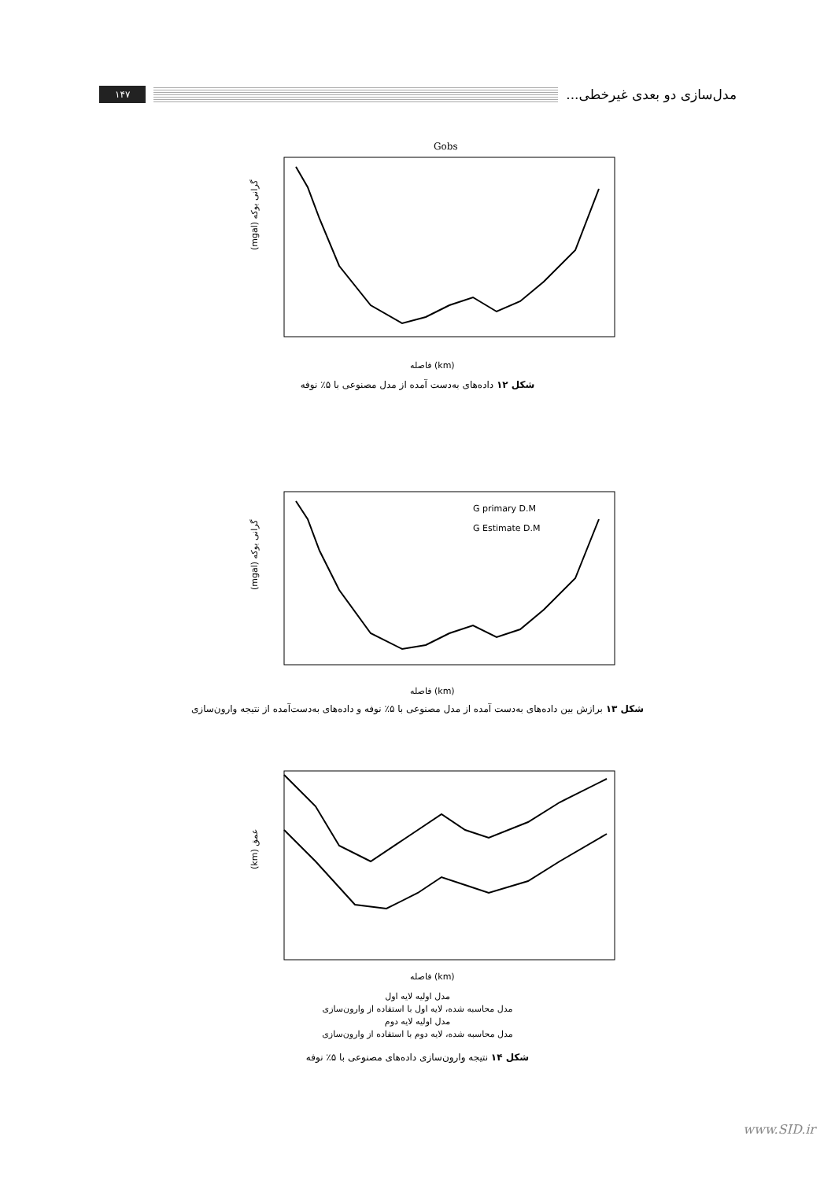۱۴۷
مدل‌سازی دو بعدی غیرخطی...
Gobs
(mgal) گرانی بوکه
فاصله (km)
شکل ۱۲ داده‌های به‌دست آمده از مدل مصنوعی با ۵٪ نوفه
G primary D.M
G Estimate D.M
(mgal) گرانی بوکه
فاصله (km)
شکل ۱۳ برازش بین داده‌های به‌دست آمده از مدل مصنوعی با ۵٪ نوفه و داده‌های به‌دست‌آمده از نتیجه وارون‌سازی
(km) عمق
فاصله (km)
مدل اولیه لایه اول
مدل محاسبه شده، لایه اول با استفاده از وارون‌سازی
مدل اولیه لایه دوم
مدل محاسبه شده، لایه دوم با استفاده از وارون‌سازی
شکل ۱۴ نتیجه وارون‌سازی داده‌های مصنوعی با ۵٪ نوفه
www.SID.ir